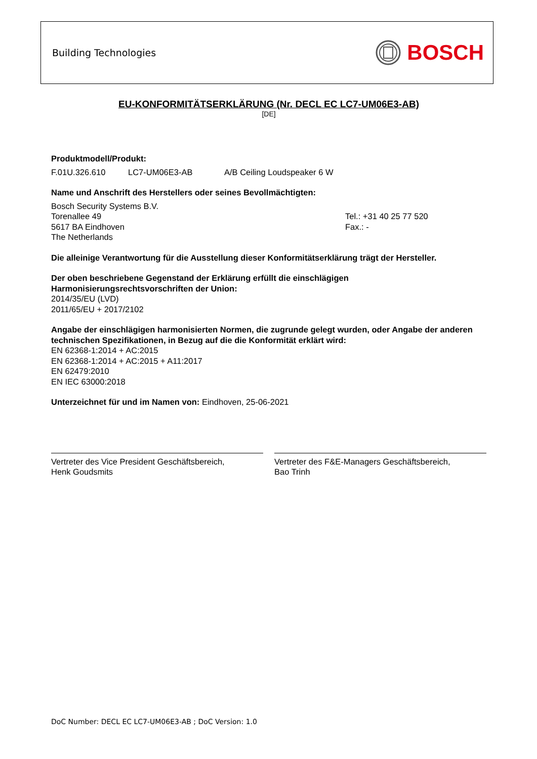Building Technologies BOSCH
EU-KONFORMITÄTSERKLÄRUNG (Nr. DECL EC LC7-UM06E3-AB)
[DE]
Produktmodell/Produkt:
F.01U.326.610 LC7-UM06E3-AB A/B Ceiling Loudspeaker 6 W
Name und Anschrift des Herstellers oder seines Bevollmächtigten:
Bosch Security Systems B.V.
Torenallee 49
5617 BA Eindhoven
The Netherlands
Tel.: +31 40 25 77 520
Fax.: -
Die alleinige Verantwortung für die Ausstellung dieser Konformitätserklärung trägt der Hersteller.
Der oben beschriebene Gegenstand der Erklärung erfüllt die einschlägigen
Harmonisierungsrechtsvorschriften der Union:
2014/35/EU (LVD)
2011/65/EU + 2017/2102
Angabe der einschlägigen harmonisierten Normen, die zugrunde gelegt wurden, oder Angabe der anderen technischen Spezifikationen, in Bezug auf die die Konformität erklärt wird:
EN 62368-1:2014 + AC:2015
EN 62368-1:2014 + AC:2015 + A11:2017
EN 62479:2010
EN IEC 63000:2018
Unterzeichnet für und im Namen von: Eindhoven, 25-06-2021
Vertreter des Vice President Geschäftsbereich,
Henk Goudsmits
Vertreter des F&E-Managers Geschäftsbereich,
Bao Trinh
DoC Number: DECL EC LC7-UM06E3-AB ; DoC Version: 1.0